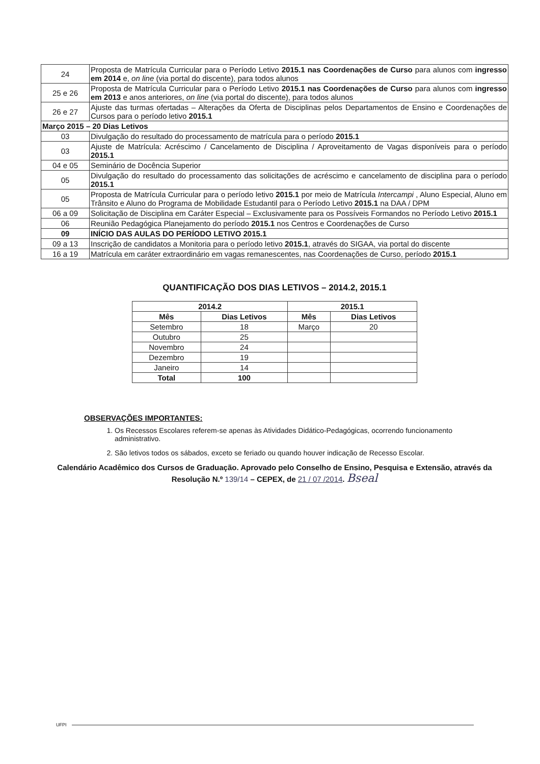| 24 | Proposta de Matrícula Curricular para o Período Letivo 2015.1 nas Coordenações de Curso para alunos com ingresso em 2014 e, on line (via portal do discente), para todos alunos |
| 25 e 26 | Proposta de Matrícula Curricular para o Período Letivo 2015.1 nas Coordenações de Curso para alunos com ingresso em 2013 e anos anteriores, on line (via portal do discente), para todos alunos |
| 26 e 27 | Ajuste das turmas ofertadas – Alterações da Oferta de Disciplinas pelos Departamentos de Ensino e Coordenações de Cursos para o período letivo 2015.1 |
| Março 2015 – 20 Dias Letivos | |
| 03 | Divulgação do resultado do processamento de matrícula para o período 2015.1 |
| 03 | Ajuste de Matrícula: Acréscimo / Cancelamento de Disciplina / Aproveitamento de Vagas disponíveis para o período 2015.1 |
| 04 e 05 | Seminário de Docência Superior |
| 05 | Divulgação do resultado do processamento das solicitações de acréscimo e cancelamento de disciplina para o período 2015.1 |
| 05 | Proposta de Matrícula Curricular para o período letivo 2015.1 por meio de Matrícula Intercampi , Aluno Especial, Aluno em Trânsito e Aluno do Programa de Mobilidade Estudantil para o Período Letivo 2015.1 na DAA / DPM |
| 06 a 09 | Solicitação de Disciplina em Caráter Especial – Exclusivamente para os Possíveis Formandos no Período Letivo 2015.1 |
| 06 | Reunião Pedagógica Planejamento do período 2015.1 nos Centros e Coordenações de Curso |
| 09 | INÍCIO DAS AULAS DO PERÍODO LETIVO 2015.1 |
| 09 a 13 | Inscrição de candidatos a Monitoria para o período letivo 2015.1 , através do SIGAA, via portal do discente |
| 16 a 19 | Matrícula em caráter extraordinário em vagas remanescentes, nas Coordenações de Curso, período 2015.1 |
QUANTIFICAÇÃO DOS DIAS LETIVOS – 2014.2, 2015.1
| 2014.2 | | 2015.1 | |
| --- | --- | --- | --- |
| Mês | Dias Letivos | Mês | Dias Letivos |
| Setembro | 18 | Março | 20 |
| Outubro | 25 | | |
| Novembro | 24 | | |
| Dezembro | 19 | | |
| Janeiro | 14 | | |
| Total | 100 | | |
OBSERVAÇÕES IMPORTANTES:
1. Os Recessos Escolares referem-se apenas às Atividades Didático-Pedagógicas, ocorrendo funcionamento administrativo.
2. São letivos todos os sábados, exceto se feriado ou quando houver indicação de Recesso Escolar.
Calendário Acadêmico dos Cursos de Graduação. Aprovado pelo Conselho de Ensino, Pesquisa e Extensão, através da
Resolução N.º 139/14 – CEPEX, de 21 / 07 /2014. Bseal
UFPI